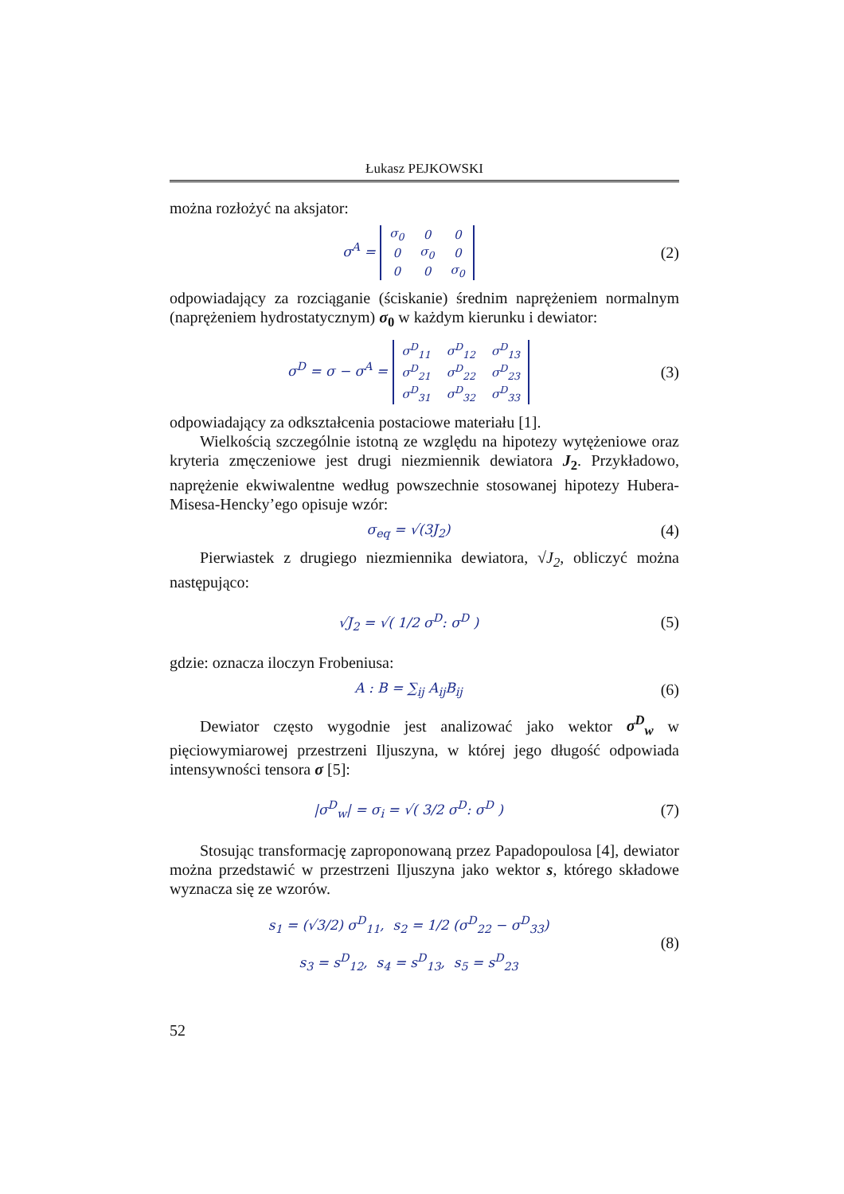Łukasz PEJKOWSKI
można rozłożyć na aksjator:
σ<sup>A</sup> =
| σ<sub>0</sub> | 0 | 0 |
| 0 | σ<sub>0</sub> | 0 |
| 0 | 0 | σ<sub>0</sub> |
(2)
odpowiadający za rozciąganie (ściskanie) średnim naprężeniem normalnym (naprężeniem hydrostatycznym) σ<sub>0</sub> w każdym kierunku i dewiator:
σ<sup>D</sup> = σ − σ<sup>A</sup> =
| σ<sup>D</sup><sub>11</sub> | σ<sup>D</sup><sub>12</sub> | σ<sup>D</sup><sub>13</sub> |
| σ<sup>D</sup><sub>21</sub> | σ<sup>D</sup><sub>22</sub> | σ<sup>D</sup><sub>23</sub> |
| σ<sup>D</sup><sub>31</sub> | σ<sup>D</sup><sub>32</sub> | σ<sup>D</sup><sub>33</sub> |
(3)
odpowiadający za odkształcenia postaciowe materiału [1].
Wielkością szczególnie istotną ze względu na hipotezy wytężeniowe oraz kryteria zmęczeniowe jest drugi niezmiennik dewiatora J<sub>2</sub>. Przykładowo, naprężenie ekwiwalentne według powszechnie stosowanej hipotezy Hubera-Misesa-Hencky’ego opisuje wzór:
σ<sub>eq</sub> = √(3J<sub>2</sub>)
(4)
Pierwiastek z drugiego niezmiennika dewiatora, √J<sub>2</sub>, obliczyć można następująco:
√J<sub>2</sub> = √( 1/2 σ<sup>D</sup>: σ<sup>D</sup> )
(5)
gdzie: oznacza iloczyn Frobeniusa:
A : B = ∑<sub>ij</sub> A<sub>ij</sub>B<sub>ij</sub>
(6)
Dewiator często wygodnie jest analizować jako wektor σ<sup>D</sup><sub>w</sub> w pięciowymiarowej przestrzeni Iljuszyna, w której jego długość odpowiada intensywności tensora σ [5]:
|σ<sup>D</sup><sub>w</sub>| = σ<sub>i</sub> = √( 3/2 σ<sup>D</sup>: σ<sup>D</sup> )
(7)
Stosując transformację zaproponowaną przez Papadopoulosa [4], dewiator można przedstawić w przestrzeni Iljuszyna jako wektor s, którego składowe wyznacza się ze wzorów.
s<sub>1</sub> = (√3/2) σ<sup>D</sup><sub>11</sub>, s<sub>2</sub> = 1/2 (σ<sup>D</sup><sub>22</sub> − σ<sup>D</sup><sub>33</sub>)
s<sub>3</sub> = s<sup>D</sup><sub>12</sub>, s<sub>4</sub> = s<sup>D</sup><sub>13</sub>, s<sub>5</sub> = s<sup>D</sup><sub>23</sub>
(8)
52